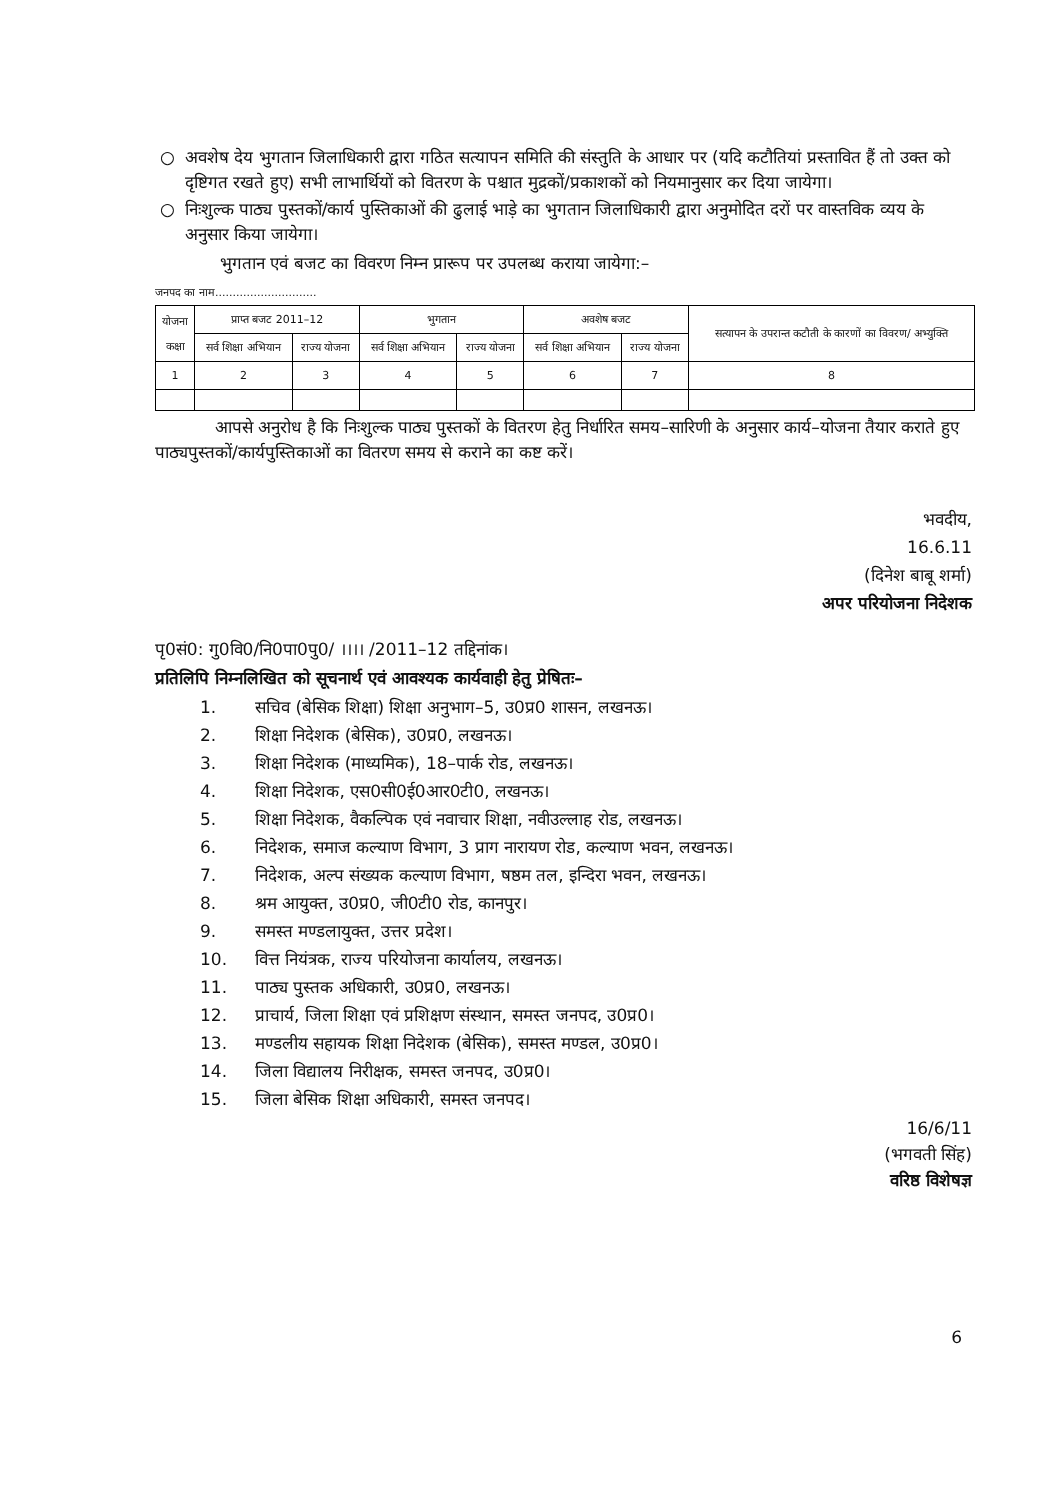○ अवशेष देय भुगतान जिलाधिकारी द्वारा गठित सत्यापन समिति की संस्तुति के आधार पर (यदि कटौतियां प्रस्तावित हैं तो उक्त को दृष्टिगत रखते हुए) सभी लाभार्थियों को वितरण के पश्चात मुद्रकों/प्रकाशकों को नियमानुसार कर दिया जायेगा।
○ निःशुल्क पाठ्य पुस्तकों/कार्य पुस्तिकाओं की ढुलाई भाड़े का भुगतान जिलाधिकारी द्वारा अनुमोदित दरों पर वास्तविक व्यय के अनुसार किया जायेगा।
भुगतान एवं बजट का विवरण निम्न प्रारूप पर उपलब्ध कराया जायेगा:–
जनपद का नाम.............................
| योजना कक्षा | प्राप्त बजट 2011–12 | | भुगतान | | अवशेष बजट | | सत्यापन के उपरान्त कटौती के कारणों का विवरण/ अभ्युक्ति |
| --- | --- | --- | --- | --- | --- | --- | --- |
| | सर्व शिक्षा अभियान | राज्य योजना | सर्व शिक्षा अभियान | राज्य योजना | सर्व शिक्षा अभियान | राज्य योजना | |
| 1 | 2 | 3 | 4 | 5 | 6 | 7 | 8 |
आपसे अनुरोध है कि निःशुल्क पाठ्य पुस्तकों के वितरण हेतु निर्धारित समय–सारिणी के अनुसार कार्य–योजना तैयार कराते हुए पाठ्यपुस्तकों/कार्यपुस्तिकाओं का वितरण समय से कराने का कष्ट करें।
भवदीय,
16.6.11
(दिनेश बाबू शर्मा)
अपर परियोजना निदेशक
पृ0सं0: गु0वि0/नि0पा0पु0/ ।।।। /2011–12 तद्दिनांक।
प्रतिलिपि निम्नलिखित को सूचनार्थ एवं आवश्यक कार्यवाही हेतु प्रेषितः–
1. सचिव (बेसिक शिक्षा) शिक्षा अनुभाग–5, उ0प्र0 शासन, लखनऊ।
2. शिक्षा निदेशक (बेसिक), उ0प्र0, लखनऊ।
3. शिक्षा निदेशक (माध्यमिक), 18–पार्क रोड, लखनऊ।
4. शिक्षा निदेशक, एस0सी0ई0आर0टी0, लखनऊ।
5. शिक्षा निदेशक, वैकल्पिक एवं नवाचार शिक्षा, नवीउल्लाह रोड, लखनऊ।
6. निदेशक, समाज कल्याण विभाग, 3 प्राग नारायण रोड, कल्याण भवन, लखनऊ।
7. निदेशक, अल्प संख्यक कल्याण विभाग, षष्ठम तल, इन्दिरा भवन, लखनऊ।
8. श्रम आयुक्त, उ0प्र0, जी0टी0 रोड, कानपुर।
9. समस्त मण्डलायुक्त, उत्तर प्रदेश।
10. वित्त नियंत्रक, राज्य परियोजना कार्यालय, लखनऊ।
11. पाठ्य पुस्तक अधिकारी, उ0प्र0, लखनऊ।
12. प्राचार्य, जिला शिक्षा एवं प्रशिक्षण संस्थान, समस्त जनपद, उ0प्र0।
13. मण्डलीय सहायक शिक्षा निदेशक (बेसिक), समस्त मण्डल, उ0प्र0।
14. जिला विद्यालय निरीक्षक, समस्त जनपद, उ0प्र0।
15. जिला बेसिक शिक्षा अधिकारी, समस्त जनपद।
16/6/11
(भगवती सिंह)
वरिष्ठ विशेषज्ञ
6